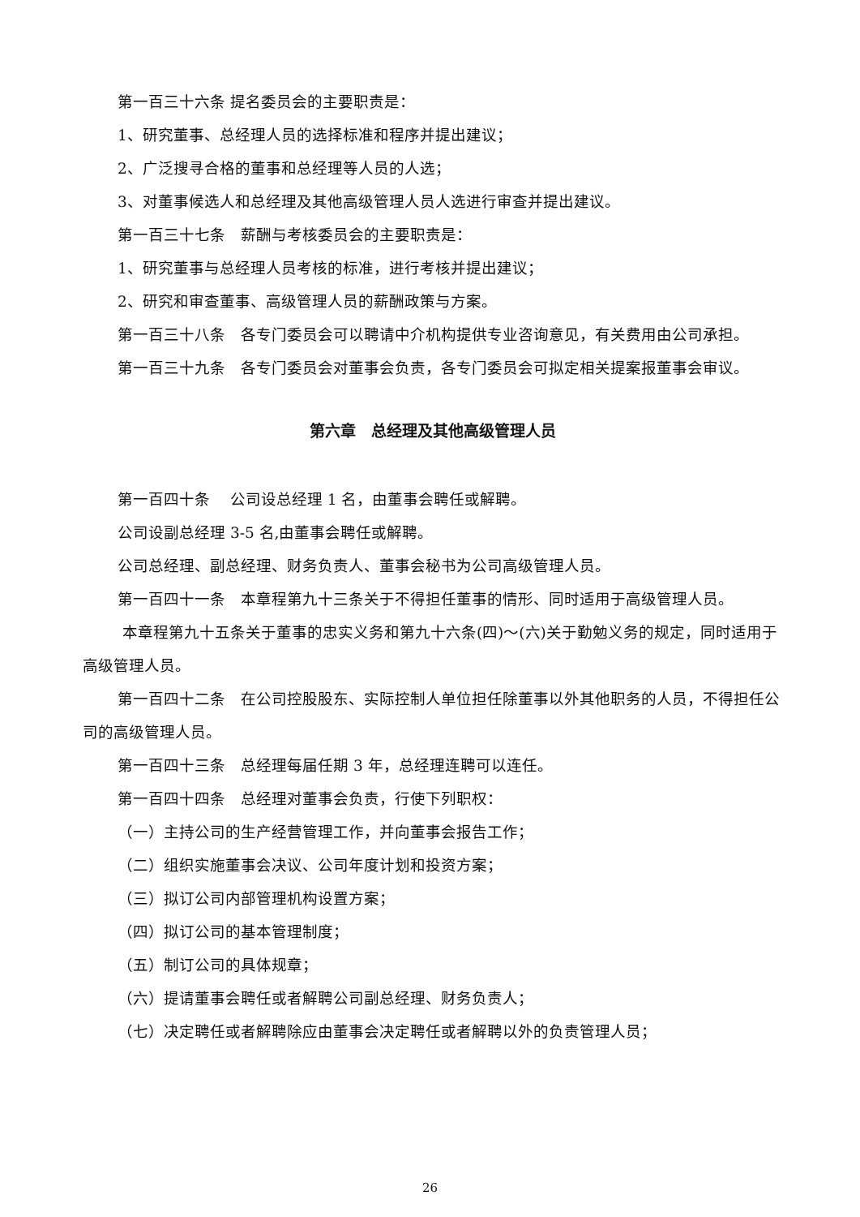第一百三十六条 提名委员会的主要职责是：
1、研究董事、总经理人员的选择标准和程序并提出建议；
2、广泛搜寻合格的董事和总经理等人员的人选；
3、对董事候选人和总经理及其他高级管理人员人选进行审查并提出建议。
第一百三十七条　薪酬与考核委员会的主要职责是：
1、研究董事与总经理人员考核的标准，进行考核并提出建议；
2、研究和审查董事、高级管理人员的薪酬政策与方案。
第一百三十八条　各专门委员会可以聘请中介机构提供专业咨询意见，有关费用由公司承担。
第一百三十九条　各专门委员会对董事会负责，各专门委员会可拟定相关提案报董事会审议。
第六章　总经理及其他高级管理人员
第一百四十条　 公司设总经理 1 名，由董事会聘任或解聘。
公司设副总经理 3-5 名,由董事会聘任或解聘。
公司总经理、副总经理、财务负责人、董事会秘书为公司高级管理人员。
第一百四十一条　本章程第九十三条关于不得担任董事的情形、同时适用于高级管理人员。
本章程第九十五条关于董事的忠实义务和第九十六条(四)～(六)关于勤勉义务的规定，同时适用于高级管理人员。
第一百四十二条　在公司控股股东、实际控制人单位担任除董事以外其他职务的人员，不得担任公司的高级管理人员。
第一百四十三条　总经理每届任期 3 年，总经理连聘可以连任。
第一百四十四条　总经理对董事会负责，行使下列职权：
（一）主持公司的生产经营管理工作，并向董事会报告工作；
（二）组织实施董事会决议、公司年度计划和投资方案；
（三）拟订公司内部管理机构设置方案；
（四）拟订公司的基本管理制度；
（五）制订公司的具体规章；
（六）提请董事会聘任或者解聘公司副总经理、财务负责人；
（七）决定聘任或者解聘除应由董事会决定聘任或者解聘以外的负责管理人员；
26